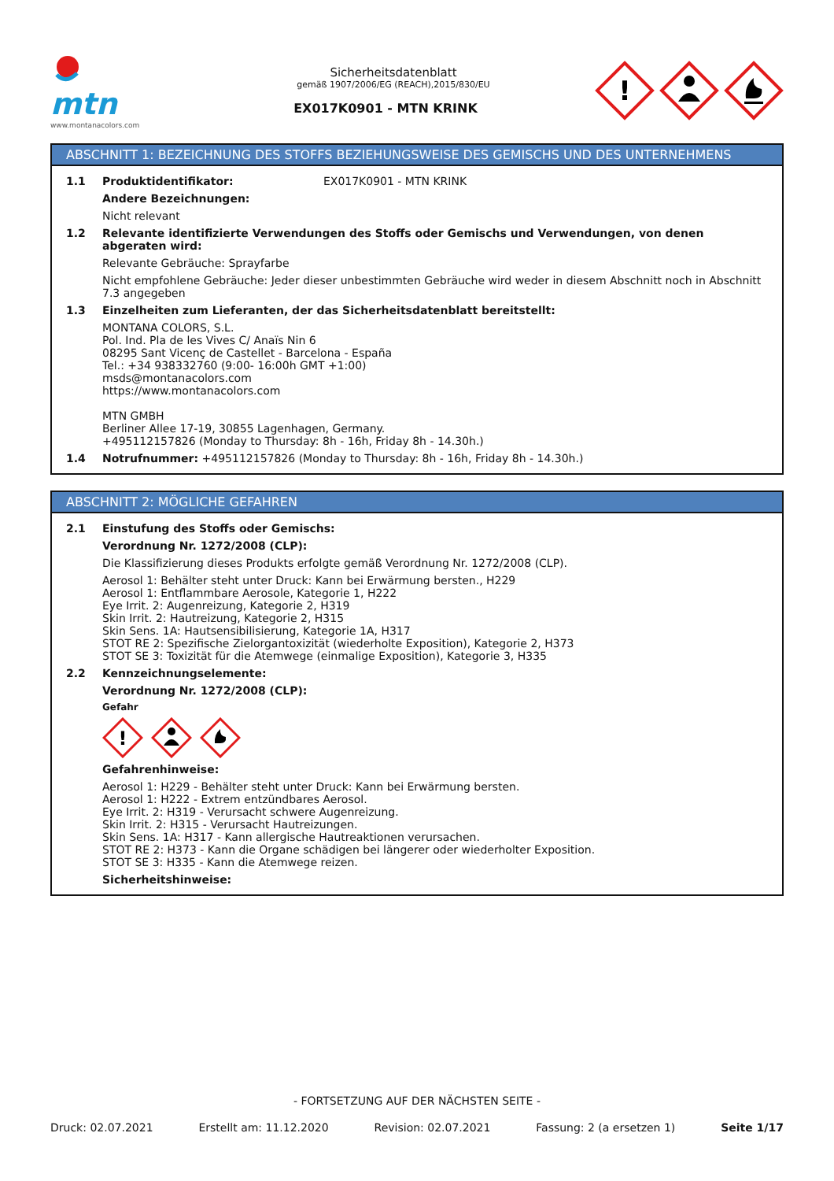mtn
www.montanacolors.com
Sicherheitsdatenblatt
gemäß 1907/2006/EG (REACH),2015/830/EU
EX017K0901 - MTN KRINK
!
ABSCHNITT 1: BEZEICHNUNG DES STOFFS BEZIEHUNGSWEISE DES GEMISCHS UND DES UNTERNEHMENS
1.1 Produktidentifikator: EX017K0901 - MTN KRINK
Andere Bezeichnungen:
Nicht relevant
1.2 Relevante identifizierte Verwendungen des Stoffs oder Gemischs und Verwendungen, von denen abgeraten wird:
Relevante Gebräuche: Sprayfarbe
Nicht empfohlene Gebräuche: Jeder dieser unbestimmten Gebräuche wird weder in diesem Abschnitt noch in Abschnitt 7.3 angegeben
1.3 Einzelheiten zum Lieferanten, der das Sicherheitsdatenblatt bereitstellt:
MONTANA COLORS, S.L.
Pol. Ind. Pla de les Vives C/ Anaïs Nin 6
08295 Sant Vicenç de Castellet - Barcelona - España
Tel.: +34 938332760 (9:00- 16:00h GMT +1:00)
msds@montanacolors.com
https://www.montanacolors.com
MTN GMBH
Berliner Allee 17-19, 30855 Lagenhagen, Germany.
+495112157826 (Monday to Thursday: 8h - 16h, Friday 8h - 14.30h.)
1.4 Notrufnummer: +495112157826 (Monday to Thursday: 8h - 16h, Friday 8h - 14.30h.)
ABSCHNITT 2: MÖGLICHE GEFAHREN
2.1 Einstufung des Stoffs oder Gemischs:
Verordnung Nr. 1272/2008 (CLP):
Die Klassifizierung dieses Produkts erfolgte gemäß Verordnung Nr. 1272/2008 (CLP).
Aerosol 1: Behälter steht unter Druck: Kann bei Erwärmung bersten., H229
Aerosol 1: Entflammbare Aerosole, Kategorie 1, H222
Eye Irrit. 2: Augenreizung, Kategorie 2, H319
Skin Irrit. 2: Hautreizung, Kategorie 2, H315
Skin Sens. 1A: Hautsensibilisierung, Kategorie 1A, H317
STOT RE 2: Spezifische Zielorgantoxizität (wiederholte Exposition), Kategorie 2, H373
STOT SE 3: Toxizität für die Atemwege (einmalige Exposition), Kategorie 3, H335
2.2 Kennzeichnungselemente:
Verordnung Nr. 1272/2008 (CLP):
Gefahr
!
Gefahrenhinweise:
Aerosol 1: H229 - Behälter steht unter Druck: Kann bei Erwärmung bersten.
Aerosol 1: H222 - Extrem entzündbares Aerosol.
Eye Irrit. 2: H319 - Verursacht schwere Augenreizung.
Skin Irrit. 2: H315 - Verursacht Hautreizungen.
Skin Sens. 1A: H317 - Kann allergische Hautreaktionen verursachen.
STOT RE 2: H373 - Kann die Organe schädigen bei längerer oder wiederholter Exposition.
STOT SE 3: H335 - Kann die Atemwege reizen.
Sicherheitshinweise:
- FORTSETZUNG AUF DER NÄCHSTEN SEITE -
Druck: 02.07.2021 Erstellt am: 11.12.2020 Revision: 02.07.2021 Fassung: 2 (a ersetzen 1) Seite 1/17